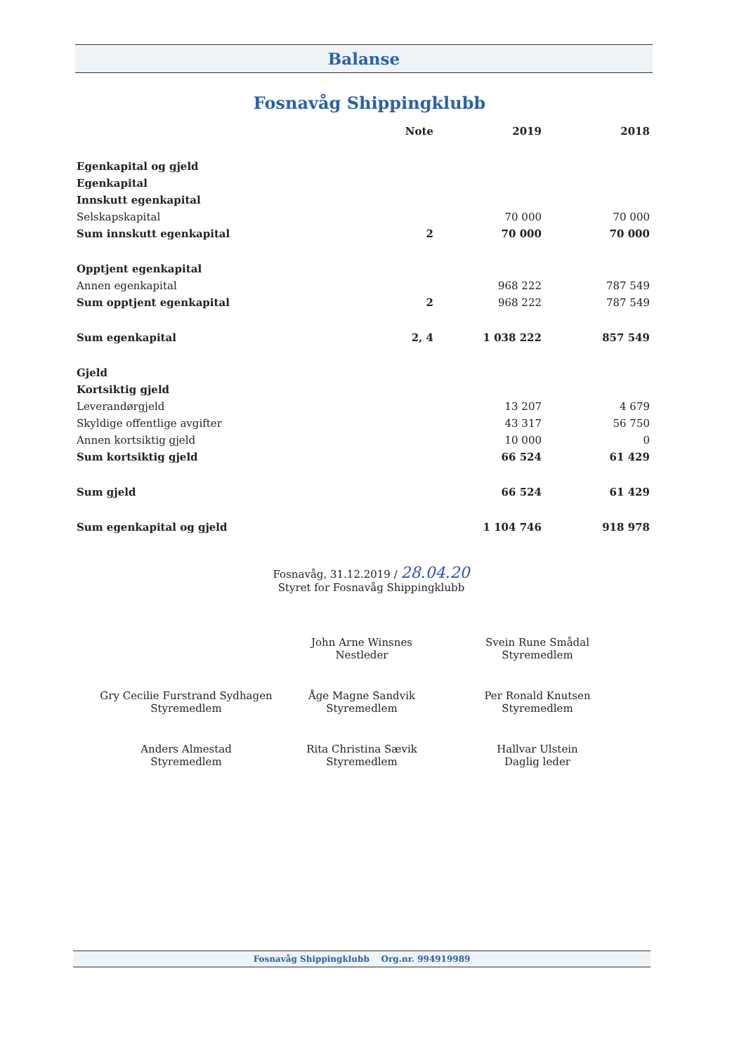Balanse
Fosnavåg Shippingklubb
| | Note | 2019 | 2018 |
| --- | --- | --- | --- |
| Egenkapital og gjeld | | | |
| Egenkapital | | | |
| Innskutt egenkapital | | | |
| Selskapskapital | | 70 000 | 70 000 |
| Sum innskutt egenkapital | 2 | 70 000 | 70 000 |
| Opptjent egenkapital | | | |
| Annen egenkapital | | 968 222 | 787 549 |
| Sum opptjent egenkapital | 2 | 968 222 | 787 549 |
| Sum egenkapital | 2, 4 | 1 038 222 | 857 549 |
| Gjeld | | | |
| Kortsiktig gjeld | | | |
| Leverandørgjeld | | 13 207 | 4 679 |
| Skyldige offentlige avgifter | | 43 317 | 56 750 |
| Annen kortsiktig gjeld | | 10 000 | 0 |
| Sum kortsiktig gjeld | | 66 524 | 61 429 |
| Sum gjeld | | 66 524 | 61 429 |
| Sum egenkapital og gjeld | | 1 104 746 | 918 978 |
Fosnavåg, 31.12.2019 / 28.04.20
Styret for Fosnavåg Shippingklubb
John Arne Winsnes
Nestleder
Svein Rune Smådal
Styremedlem
Gry Cecilie Furstrand Sydhagen
Styremedlem
Åge Magne Sandvik
Styremedlem
Per Ronald Knutsen
Styremedlem
Anders Almestad
Styremedlem
Rita Christina Sævik
Styremedlem
Hallvar Ulstein
Daglig leder
Fosnavåg Shippingklubb Org.nr. 994919989